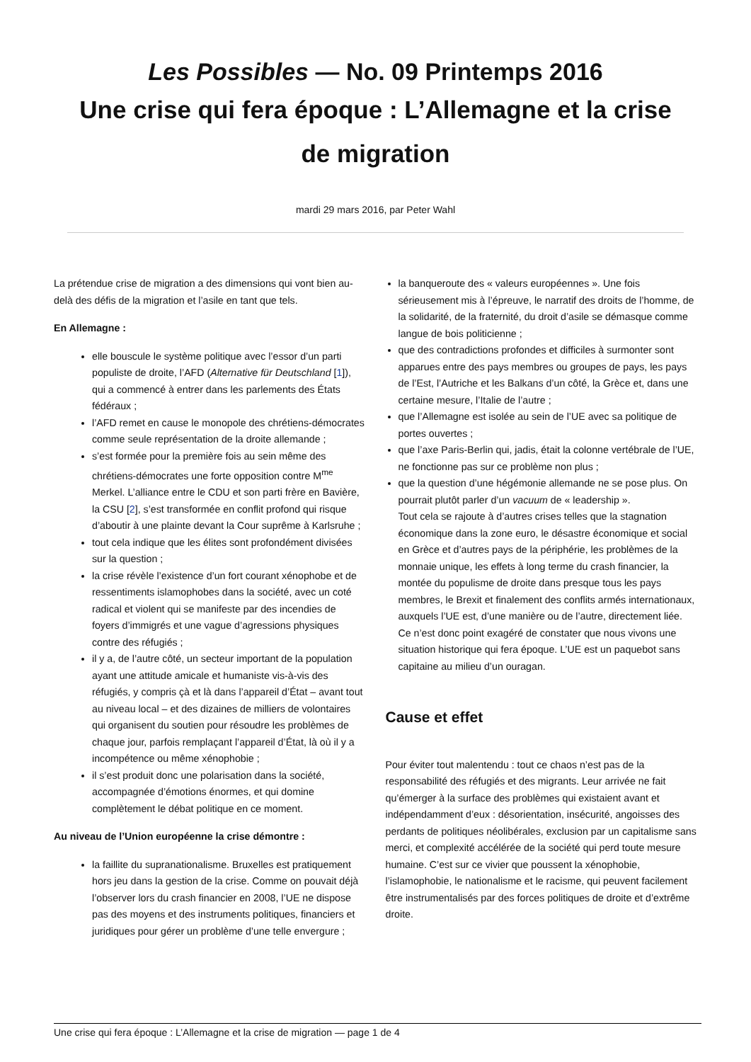Les Possibles — No. 09 Printemps 2016
Une crise qui fera époque : L’Allemagne et la crise de migration
mardi 29 mars 2016, par Peter Wahl
La prétendue crise de migration a des dimensions qui vont bien au-delà des défis de la migration et l’asile en tant que tels.
En Allemagne :
elle bouscule le système politique avec l’essor d’un parti populiste de droite, l’AFD (Alternative für Deutschland [1]), qui a commencé à entrer dans les parlements des États fédéraux ;
l’AFD remet en cause le monopole des chrétiens-démocrates comme seule représentation de la droite allemande ;
s’est formée pour la première fois au sein même des chrétiens-démocrates une forte opposition contre M<sup>me</sup> Merkel. L’alliance entre le CDU et son parti frère en Bavière, la CSU [2], s’est transformée en conflit profond qui risque d’aboutir à une plainte devant la Cour suprême à Karlsruhe ;
tout cela indique que les élites sont profondément divisées sur la question ;
la crise révèle l’existence d’un fort courant xénophobe et de ressentiments islamophobes dans la société, avec un coté radical et violent qui se manifeste par des incendies de foyers d’immigrés et une vague d’agressions physiques contre des réfugiés ;
il y a, de l’autre côté, un secteur important de la population ayant une attitude amicale et humaniste vis-à-vis des réfugiés, y compris çà et là dans l’appareil d’État – avant tout au niveau local – et des dizaines de milliers de volontaires qui organisent du soutien pour résoudre les problèmes de chaque jour, parfois remplaçant l’appareil d’État, là où il y a incompétence ou même xénophobie ;
il s’est produit donc une polarisation dans la société, accompagnée d’émotions énormes, et qui domine complètement le débat politique en ce moment.
Au niveau de l’Union européenne la crise démontre :
la faillite du supranationalisme. Bruxelles est pratiquement hors jeu dans la gestion de la crise. Comme on pouvait déjà l’observer lors du crash financier en 2008, l’UE ne dispose pas des moyens et des instruments politiques, financiers et juridiques pour gérer un problème d’une telle envergure ;
la banqueroute des « valeurs européennes ». Une fois sérieusement mis à l’épreuve, le narratif des droits de l’homme, de la solidarité, de la fraternité, du droit d’asile se démasque comme langue de bois politicienne ;
que des contradictions profondes et difficiles à surmonter sont apparues entre des pays membres ou groupes de pays, les pays de l’Est, l’Autriche et les Balkans d’un côté, la Grèce et, dans une certaine mesure, l’Italie de l’autre ;
que l’Allemagne est isolée au sein de l’UE avec sa politique de portes ouvertes ;
que l’axe Paris-Berlin qui, jadis, était la colonne vertébrale de l’UE, ne fonctionne pas sur ce problème non plus ;
que la question d’une hégémonie allemande ne se pose plus. On pourrait plutôt parler d’un vacuum de « leadership ».
Tout cela se rajoute à d’autres crises telles que la stagnation économique dans la zone euro, le désastre économique et social en Grèce et d’autres pays de la périphérie, les problèmes de la monnaie unique, les effets à long terme du crash financier, la montée du populisme de droite dans presque tous les pays membres, le Brexit et finalement des conflits armés internationaux, auxquels l’UE est, d’une manière ou de l’autre, directement liée. Ce n’est donc point exagéré de constater que nous vivons une situation historique qui fera époque. L’UE est un paquebot sans capitaine au milieu d’un ouragan.
Cause et effet
Pour éviter tout malentendu : tout ce chaos n’est pas de la responsabilité des réfugiés et des migrants. Leur arrivée ne fait qu’émerger à la surface des problèmes qui existaient avant et indépendamment d’eux : désorientation, insécurité, angoisses des perdants de politiques néolibérales, exclusion par un capitalisme sans merci, et complexité accélérée de la société qui perd toute mesure humaine. C’est sur ce vivier que poussent la xénophobie, l’islamophobie, le nationalisme et le racisme, qui peuvent facilement être instrumentalisés par des forces politiques de droite et d’extrême droite.
Une crise qui fera époque : L’Allemagne et la crise de migration — page 1 de 4